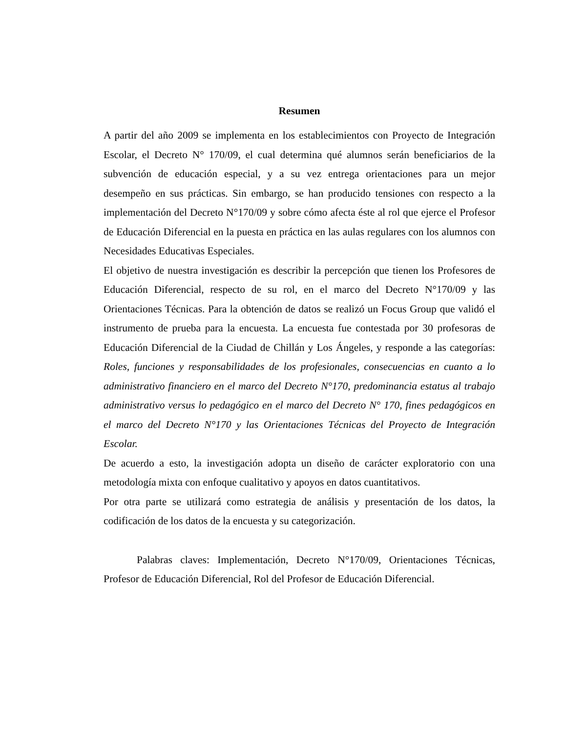Resumen
A partir del año 2009 se implementa en los establecimientos con Proyecto de Integración Escolar, el Decreto N° 170/09, el cual determina qué alumnos serán beneficiarios de la subvención de educación especial, y a su vez entrega orientaciones para un mejor desempeño en sus prácticas. Sin embargo, se han producido tensiones con respecto a la implementación del Decreto N°170/09 y sobre cómo afecta éste al rol que ejerce el Profesor de Educación Diferencial en la puesta en práctica en las aulas regulares con los alumnos con Necesidades Educativas Especiales.
El objetivo de nuestra investigación es describir la percepción que tienen los Profesores de Educación Diferencial, respecto de su rol, en el marco del Decreto N°170/09 y las Orientaciones Técnicas. Para la obtención de datos se realizó un Focus Group que validó el instrumento de prueba para la encuesta. La encuesta fue contestada por 30 profesoras de Educación Diferencial de la Ciudad de Chillán y Los Ángeles, y responde a las categorías: Roles, funciones y responsabilidades de los profesionales, consecuencias en cuanto a lo administrativo financiero en el marco del Decreto N°170, predominancia estatus al trabajo administrativo versus lo pedagógico en el marco del Decreto N° 170, fines pedagógicos en el marco del Decreto N°170 y las Orientaciones Técnicas del Proyecto de Integración Escolar.
De acuerdo a esto, la investigación adopta un diseño de carácter exploratorio con una metodología mixta con enfoque cualitativo y apoyos en datos cuantitativos.
Por otra parte se utilizará como estrategia de análisis y presentación de los datos, la codificación de los datos de la encuesta y su categorización.
Palabras claves: Implementación, Decreto N°170/09, Orientaciones Técnicas, Profesor de Educación Diferencial, Rol del Profesor de Educación Diferencial.